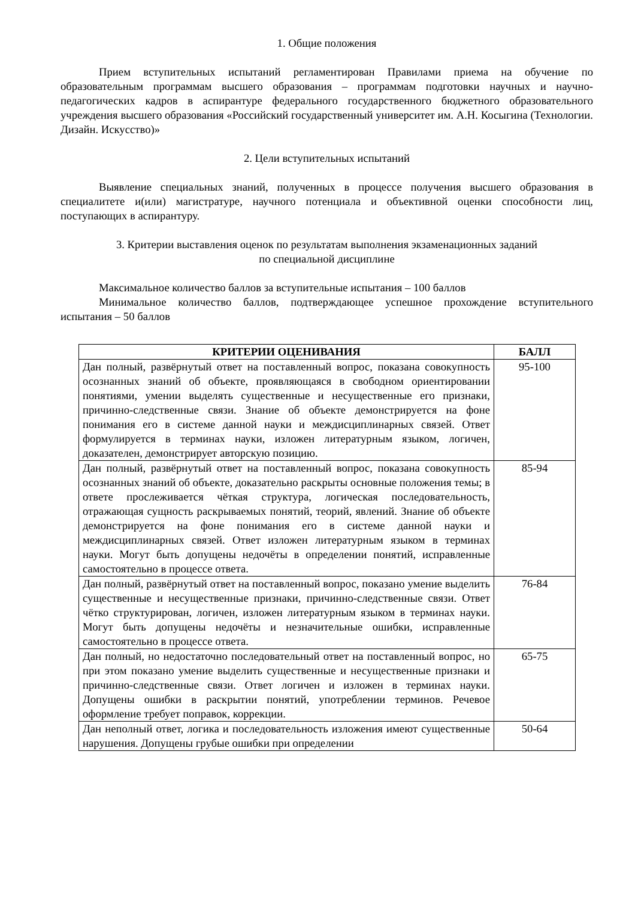1. Общие положения
Прием вступительных испытаний регламентирован Правилами приема на обучение по образовательным программам высшего образования – программам подготовки научных и научно-педагогических кадров в аспирантуре федерального государственного бюджетного образовательного учреждения высшего образования «Российский государственный университет им. А.Н. Косыгина (Технологии. Дизайн. Искусство)»
2. Цели вступительных испытаний
Выявление специальных знаний, полученных в процессе получения высшего образования в специалитете и(или) магистратуре, научного потенциала и объективной оценки способности лиц, поступающих в аспирантуру.
3. Критерии выставления оценок по результатам выполнения экзаменационных заданий
по специальной дисциплине
Максимальное количество баллов за вступительные испытания – 100 баллов
Минимальное количество баллов, подтверждающее успешное прохождение вступительного испытания – 50 баллов
| КРИТЕРИИ ОЦЕНИВАНИЯ | БАЛЛ |
| --- | --- |
| Дан полный, развёрнутый ответ на поставленный вопрос, показана совокупность осознанных знаний об объекте, проявляющаяся в свободном ориентировании понятиями, умении выделять существенные и несущественные его признаки, причинно-следственные связи. Знание об объекте демонстрируется на фоне понимания его в системе данной науки и междисциплинарных связей. Ответ формулируется в терминах науки, изложен литературным языком, логичен, доказателен, демонстрирует авторскую позицию. | 95-100 |
| Дан полный, развёрнутый ответ на поставленный вопрос, показана совокупность осознанных знаний об объекте, доказательно раскрыты основные положения темы; в ответе прослеживается чёткая структура, логическая последовательность, отражающая сущность раскрываемых понятий, теорий, явлений. Знание об объекте демонстрируется на фоне понимания его в системе данной науки и междисциплинарных связей. Ответ изложен литературным языком в терминах науки. Могут быть допущены недочёты в определении понятий, исправленные самостоятельно в процессе ответа. | 85-94 |
| Дан полный, развёрнутый ответ на поставленный вопрос, показано умение выделить существенные и несущественные признаки, причинно-следственные связи. Ответ чётко структурирован, логичен, изложен литературным языком в терминах науки. Могут быть допущены недочёты и незначительные ошибки, исправленные самостоятельно в процессе ответа. | 76-84 |
| Дан полный, но недостаточно последовательный ответ на поставленный вопрос, но при этом показано умение выделить существенные и несущественные признаки и причинно-следственные связи. Ответ логичен и изложен в терминах науки. Допущены ошибки в раскрытии понятий, употреблении терминов. Речевое оформление требует поправок, коррекции. | 65-75 |
| Дан неполный ответ, логика и последовательность изложения имеют существенные нарушения. Допущены грубые ошибки при определении | 50-64 |